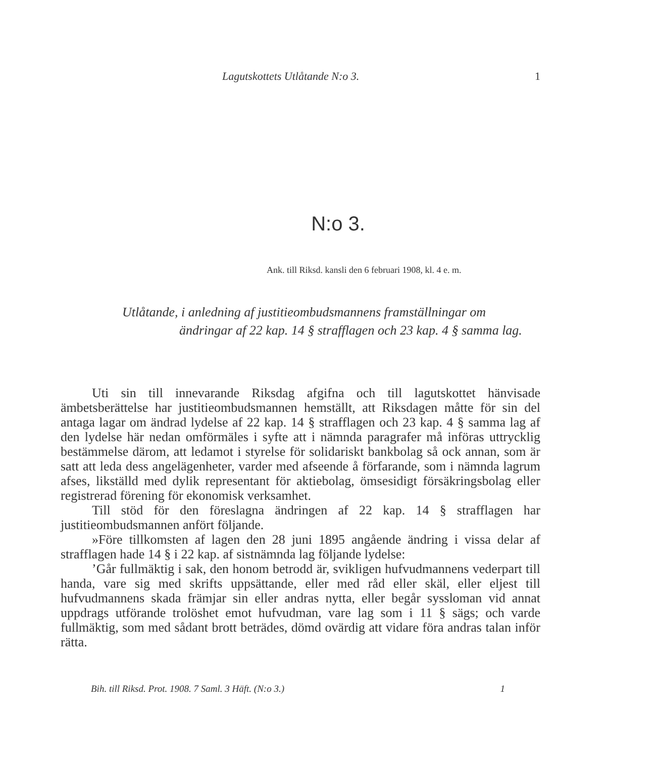Lagutskottets Utlåtande N:o 3. 1
N:o 3.
Ank. till Riksd. kansli den 6 februari 1908, kl. 4 e. m.
Utlåtande, i anledning af justitieombudsmannens framställningar om ändringar af 22 kap. 14 § strafflagen och 23 kap. 4 § samma lag.
Uti sin till innevarande Riksdag afgifna och till lagutskottet hänvisade ämbetsberättelse har justitieombudsmannen hemställt, att Riksdagen måtte för sin del antaga lagar om ändrad lydelse af 22 kap. 14 § strafflagen och 23 kap. 4 § samma lag af den lydelse här nedan omförmäles i syfte att i nämnda paragrafer må införas uttrycklig bestämmelse därom, att ledamot i styrelse för solidariskt bankbolag så ock annan, som är satt att leda dess angelägenheter, varder med afseende å förfarande, som i nämnda lagrum afses, likställd med dylik representant för aktiebolag, ömsesidigt försäkringsbolag eller registrerad förening för ekonomisk verksamhet.
Till stöd för den föreslagna ändringen af 22 kap. 14 § strafflagen har justitieombudsmannen anfört följande.
»Före tillkomsten af lagen den 28 juni 1895 angående ändring i vissa delar af strafflagen hade 14 § i 22 kap. af sistnämnda lag följande lydelse:
’Går fullmäktig i sak, den honom betrodd är, svikligen hufvudmannens vederpart till handa, vare sig med skrifts uppsättande, eller med råd eller skäl, eller eljest till hufvudmannens skada främjar sin eller andras nytta, eller begår syssloman vid annat uppdrags utförande trolöshet emot hufvudman, vare lag som i 11 § sägs; och varde fullmäktig, som med sådant brott beträdes, dömd ovärdig att vidare föra andras talan inför rätta.
Bih. till Riksd. Prot. 1908. 7 Saml. 3 Häft. (N:o 3.) 1